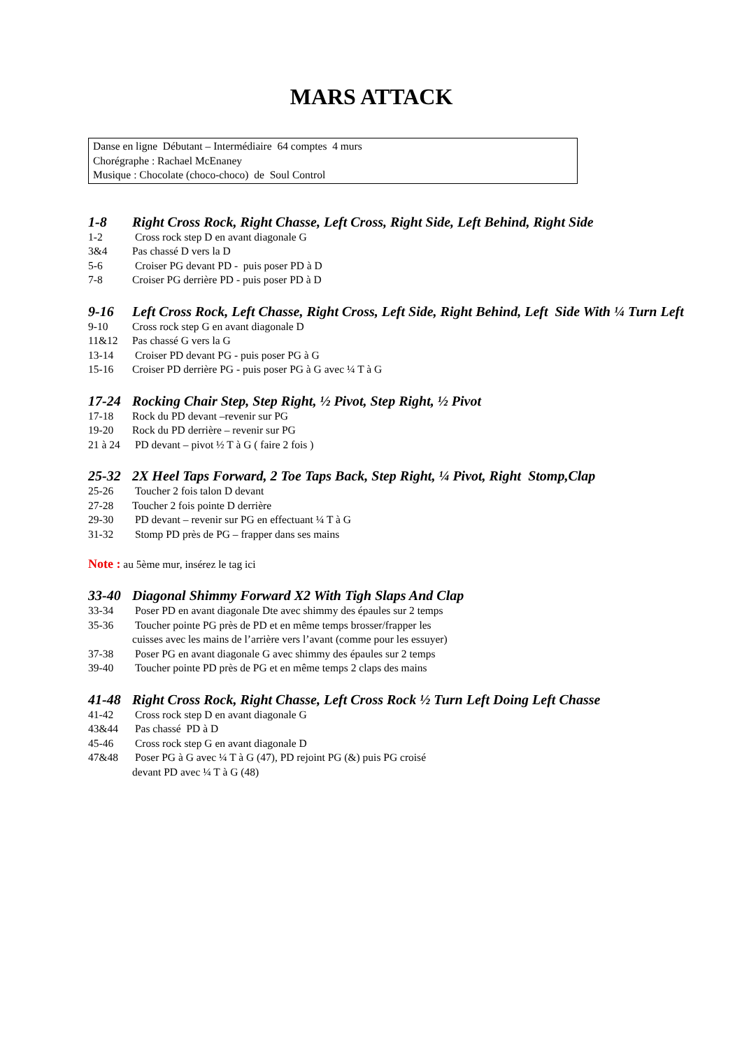MARS ATTACK
Danse en ligne Débutant – Intermédiaire 64 comptes 4 murs
Chorégraphe : Rachael McEnaney
Musique : Chocolate (choco-choco) de Soul Control
1-8 Right Cross Rock, Right Chasse, Left Cross, Right Side, Left Behind, Right Side
1-2 Cross rock step D en avant diagonale G
3&4 Pas chassé D vers la D
5-6 Croiser PG devant PD - puis poser PD à D
7-8 Croiser PG derrière PD - puis poser PD à D
9-16 Left Cross Rock, Left Chasse, Right Cross, Left Side, Right Behind, Left Side With ¼ Turn Left
9-10 Cross rock step G en avant diagonale D
11&12 Pas chassé G vers la G
13-14 Croiser PD devant PG - puis poser PG à G
15-16 Croiser PD derrière PG - puis poser PG à G avec ¼ T à G
17-24 Rocking Chair Step, Step Right, ½ Pivot, Step Right, ½ Pivot
17-18 Rock du PD devant –revenir sur PG
19-20 Rock du PD derrière – revenir sur PG
21 à 24 PD devant – pivot ½ T à G ( faire 2 fois )
25-32 2X Heel Taps Forward, 2 Toe Taps Back, Step Right, ¼ Pivot, Right Stomp,Clap
25-26 Toucher 2 fois talon D devant
27-28 Toucher 2 fois pointe D derrière
29-30 PD devant – revenir sur PG en effectuant ¼ T à G
31-32 Stomp PD près de PG – frapper dans ses mains
Note : au 5ème mur, insérez le tag ici
33-40 Diagonal Shimmy Forward X2 With Tigh Slaps And Clap
33-34 Poser PD en avant diagonale Dte avec shimmy des épaules sur 2 temps
35-36 Toucher pointe PG près de PD et en même temps brosser/frapper les
cuisses avec les mains de l’arrière vers l’avant (comme pour les essuyer)
37-38 Poser PG en avant diagonale G avec shimmy des épaules sur 2 temps
39-40 Toucher pointe PD près de PG et en même temps 2 claps des mains
41-48 Right Cross Rock, Right Chasse, Left Cross Rock ½ Turn Left Doing Left Chasse
41-42 Cross rock step D en avant diagonale G
43&44 Pas chassé PD à D
45-46 Cross rock step G en avant diagonale D
47&48 Poser PG à G avec ¼ T à G (47), PD rejoint PG (&) puis PG croisé
devant PD avec ¼ T à G (48)